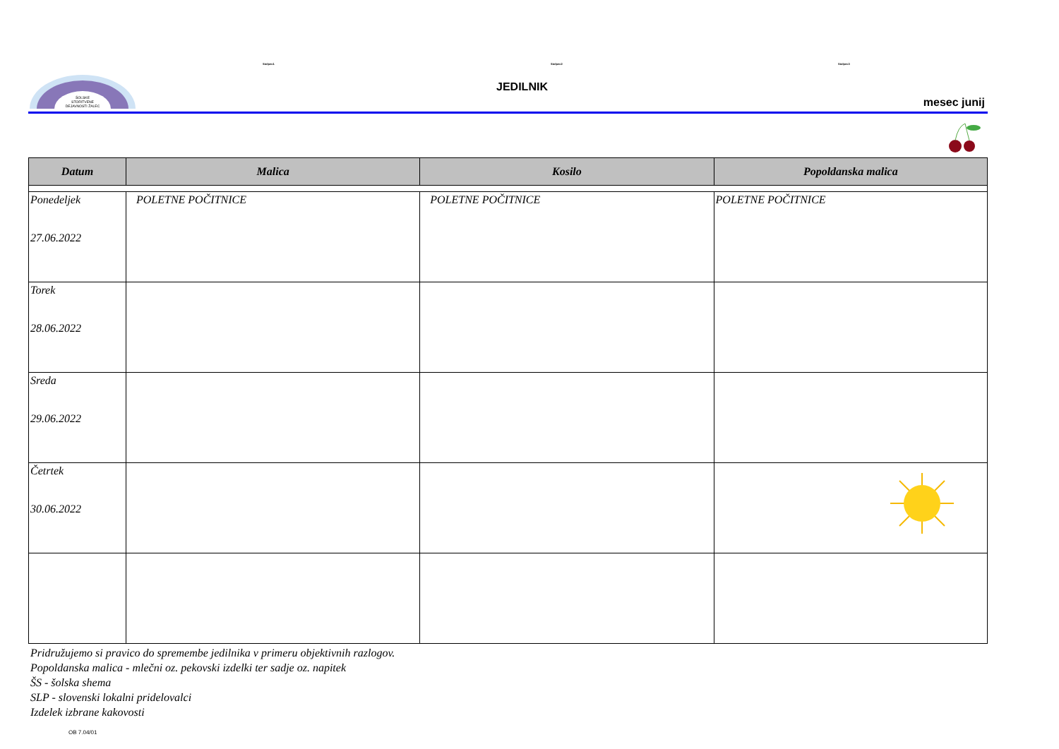Stolpec1 Stolpec2 Stolpec3
ŠOLSKE
STORITVENE
DEJAVNOSTI ŽALEC
JEDILNIK
mesec junij
| Datum | Malica | Kosilo | Popoldanska malica |
| --- | --- | --- | --- |
| Ponedeljek 27.06.2022 | POLETNE POČITNICE | POLETNE POČITNICE | POLETNE POČITNICE |
| Torek 28.06.2022 | | | |
| Sreda 29.06.2022 | | | |
| Četrtek 30.06.2022 | | | |
Pridružujemo si pravico do spremembe jedilnika v primeru objektivnih razlogov.
Popoldanska malica - mlečni oz. pekovski izdelki ter sadje oz. napitek
ŠS - šolska shema
SLP - slovenski lokalni pridelovalci
Izdelek izbrane kakovosti
OB 7.04/01